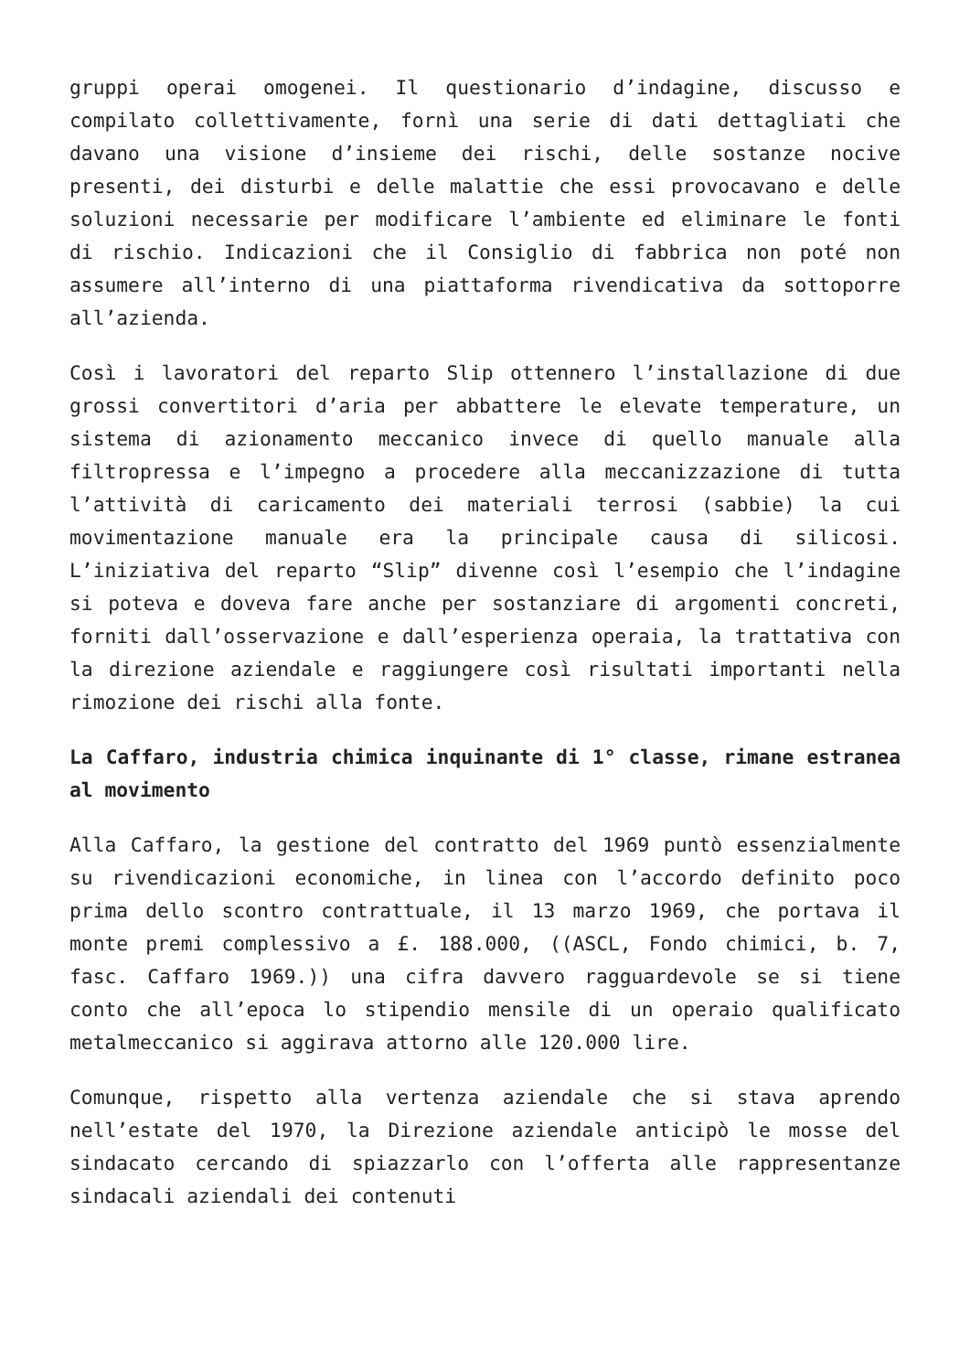gruppi operai omogenei. Il questionario d’indagine, discusso e compilato collettivamente, fornì una serie di dati dettagliati che davano una visione d’insieme dei rischi, delle sostanze nocive presenti, dei disturbi e delle malattie che essi provocavano e delle soluzioni necessarie per modificare l’ambiente ed eliminare le fonti di rischio. Indicazioni che il Consiglio di fabbrica non poté non assumere all’interno di una piattaforma rivendicativa da sottoporre all’azienda.
Così i lavoratori del reparto Slip ottennero l’installazione di due grossi convertitori d’aria per abbattere le elevate temperature, un sistema di azionamento meccanico invece di quello manuale alla filtropressa e l’impegno a procedere alla meccanizzazione di tutta l’attività di caricamento dei materiali terrosi (sabbie) la cui movimentazione manuale era la principale causa di silicosi. L’iniziativa del reparto “Slip” divenne così l’esempio che l’indagine si poteva e doveva fare anche per sostanziare di argomenti concreti, forniti dall’osservazione e dall’esperienza operaia, la trattativa con la direzione aziendale e raggiungere così risultati importanti nella rimozione dei rischi alla fonte.
La Caffaro, industria chimica inquinante di 1° classe, rimane estranea al movimento
Alla Caffaro, la gestione del contratto del 1969 puntò essenzialmente su rivendicazioni economiche, in linea con l’accordo definito poco prima dello scontro contrattuale, il 13 marzo 1969, che portava il monte premi complessivo a £. 188.000, ((ASCL, Fondo chimici, b. 7, fasc. Caffaro 1969.)) una cifra davvero ragguardevole se si tiene conto che all’epoca lo stipendio mensile di un operaio qualificato metalmeccanico si aggirava attorno alle 120.000 lire.
Comunque, rispetto alla vertenza aziendale che si stava aprendo nell’estate del 1970, la Direzione aziendale anticipò le mosse del sindacato cercando di spiazzarlo con l’offerta alle rappresentanze sindacali aziendali dei contenuti